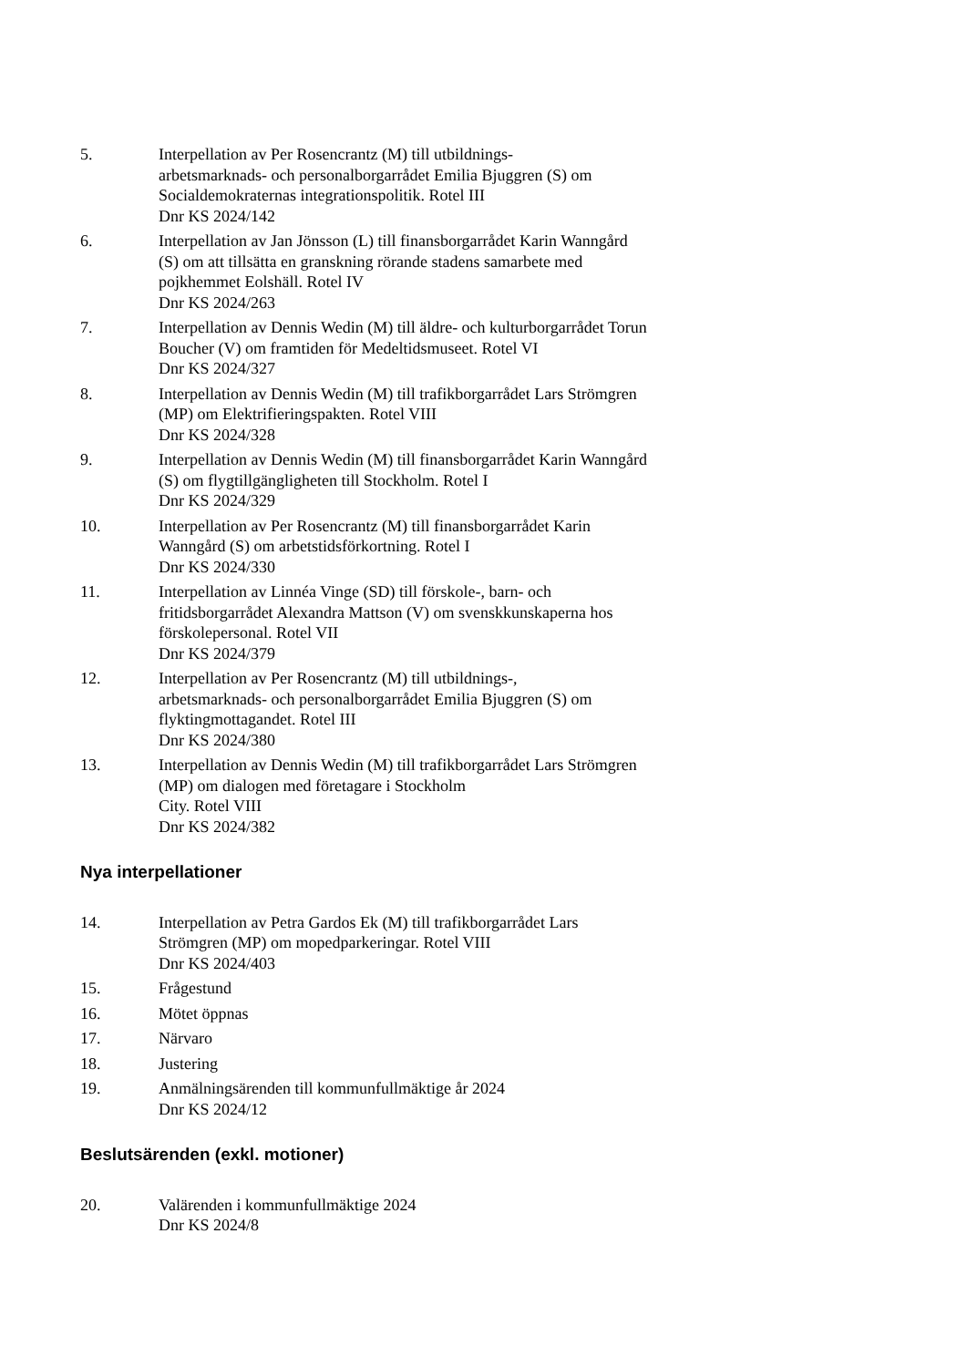5. Interpellation av Per Rosencrantz (M) till utbildnings-
arbetsmarknads- och personalborgarrådet Emilia Bjuggren (S) om Socialdemokraternas integrationspolitik. Rotel III
Dnr KS 2024/142
6. Interpellation av Jan Jönsson (L) till finansborgarrådet Karin Wanngård (S) om att tillsätta en granskning rörande stadens samarbete med pojkhemmet Eolshäll. Rotel IV
Dnr KS 2024/263
7. Interpellation av Dennis Wedin (M) till äldre- och kulturborgarrådet Torun Boucher (V) om framtiden för Medeltidsmuseet. Rotel VI
Dnr KS 2024/327
8. Interpellation av Dennis Wedin (M) till trafikborgarrådet Lars Strömgren (MP) om Elektrifieringspakten. Rotel VIII
Dnr KS 2024/328
9. Interpellation av Dennis Wedin (M) till finansborgarrådet Karin Wanngård (S) om flygtillgängligheten till Stockholm. Rotel I
Dnr KS 2024/329
10. Interpellation av Per Rosencrantz (M) till finansborgarrådet Karin Wanngård (S) om arbetstidsförkortning. Rotel I
Dnr KS 2024/330
11. Interpellation av Linnéa Vinge (SD) till förskole-, barn- och fritidsborgarrådet Alexandra Mattson (V) om svenskkunskaperna hos förskolepersonal. Rotel VII
Dnr KS 2024/379
12. Interpellation av Per Rosencrantz (M) till utbildnings-,
arbetsmarknads- och personalborgarrådet Emilia Bjuggren (S) om flyktingmottagandet. Rotel III
Dnr KS 2024/380
13. Interpellation av Dennis Wedin (M) till trafikborgarrådet Lars Strömgren (MP) om dialogen med företagare i Stockholm
City. Rotel VIII
Dnr KS 2024/382
Nya interpellationer
14. Interpellation av Petra Gardos Ek (M) till trafikborgarrådet Lars Strömgren (MP) om mopedparkeringar. Rotel VIII
Dnr KS 2024/403
15. Frågestund
16. Mötet öppnas
17. Närvaro
18. Justering
19. Anmälningsärenden till kommunfullmäktige år 2024
Dnr KS 2024/12
Beslutsärenden (exkl. motioner)
20. Valärenden i kommunfullmäktige 2024
Dnr KS 2024/8